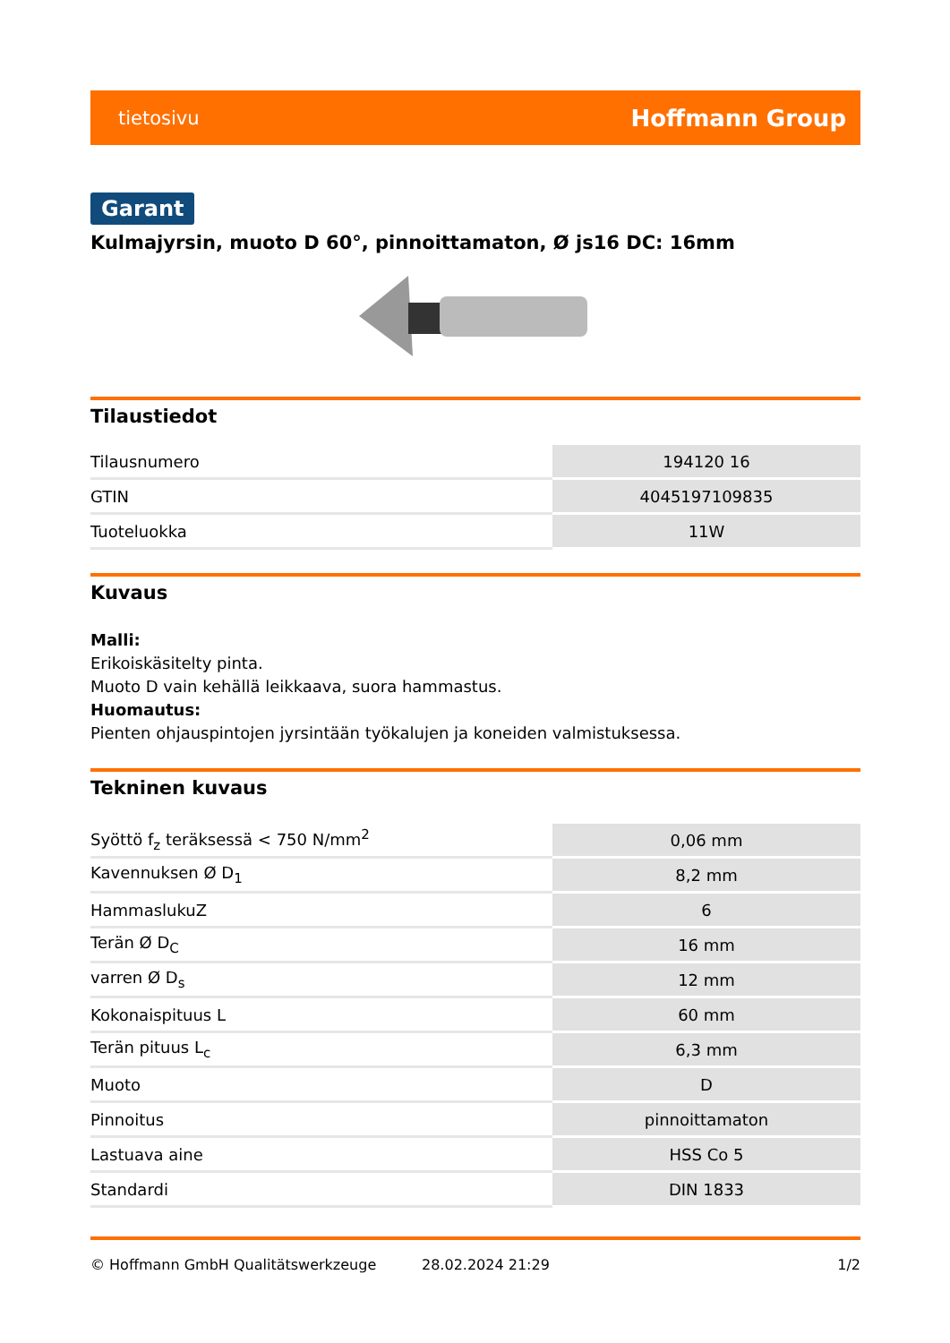tietosivu Hoffmann Group
Garant
Kulmajyrsin, muoto D 60°, pinnoittamaton, Ø js16 DC: 16mm
Tilaustiedot
| Tilausnumero | 194120 16 |
| GTIN | 4045197109835 |
| Tuoteluokka | 11W |
Kuvaus
Malli:
Erikoiskäsitelty pinta.
Muoto D vain kehällä leikkaava, suora hammastus.
Huomautus:
Pienten ohjauspintojen jyrsintään työkalujen ja koneiden valmistuksessa.
Tekninen kuvaus
| Syöttö f<sub>z</sub> teräksessä < 750 N/mm<sup>2</sup> | 0,06 mm |
| Kavennuksen Ø D<sub>1</sub> | 8,2 mm |
| HammaslukuZ | 6 |
| Terän Ø D<sub>C</sub> | 16 mm |
| varren Ø D<sub>s</sub> | 12 mm |
| Kokonaispituus L | 60 mm |
| Terän pituus L<sub>c</sub> | 6,3 mm |
| Muoto | D |
| Pinnoitus | pinnoittamaton |
| Lastuava aine | HSS Co 5 |
| Standardi | DIN 1833 |
© Hoffmann GmbH Qualitätswerkzeuge 28.02.2024 21:29 1/2